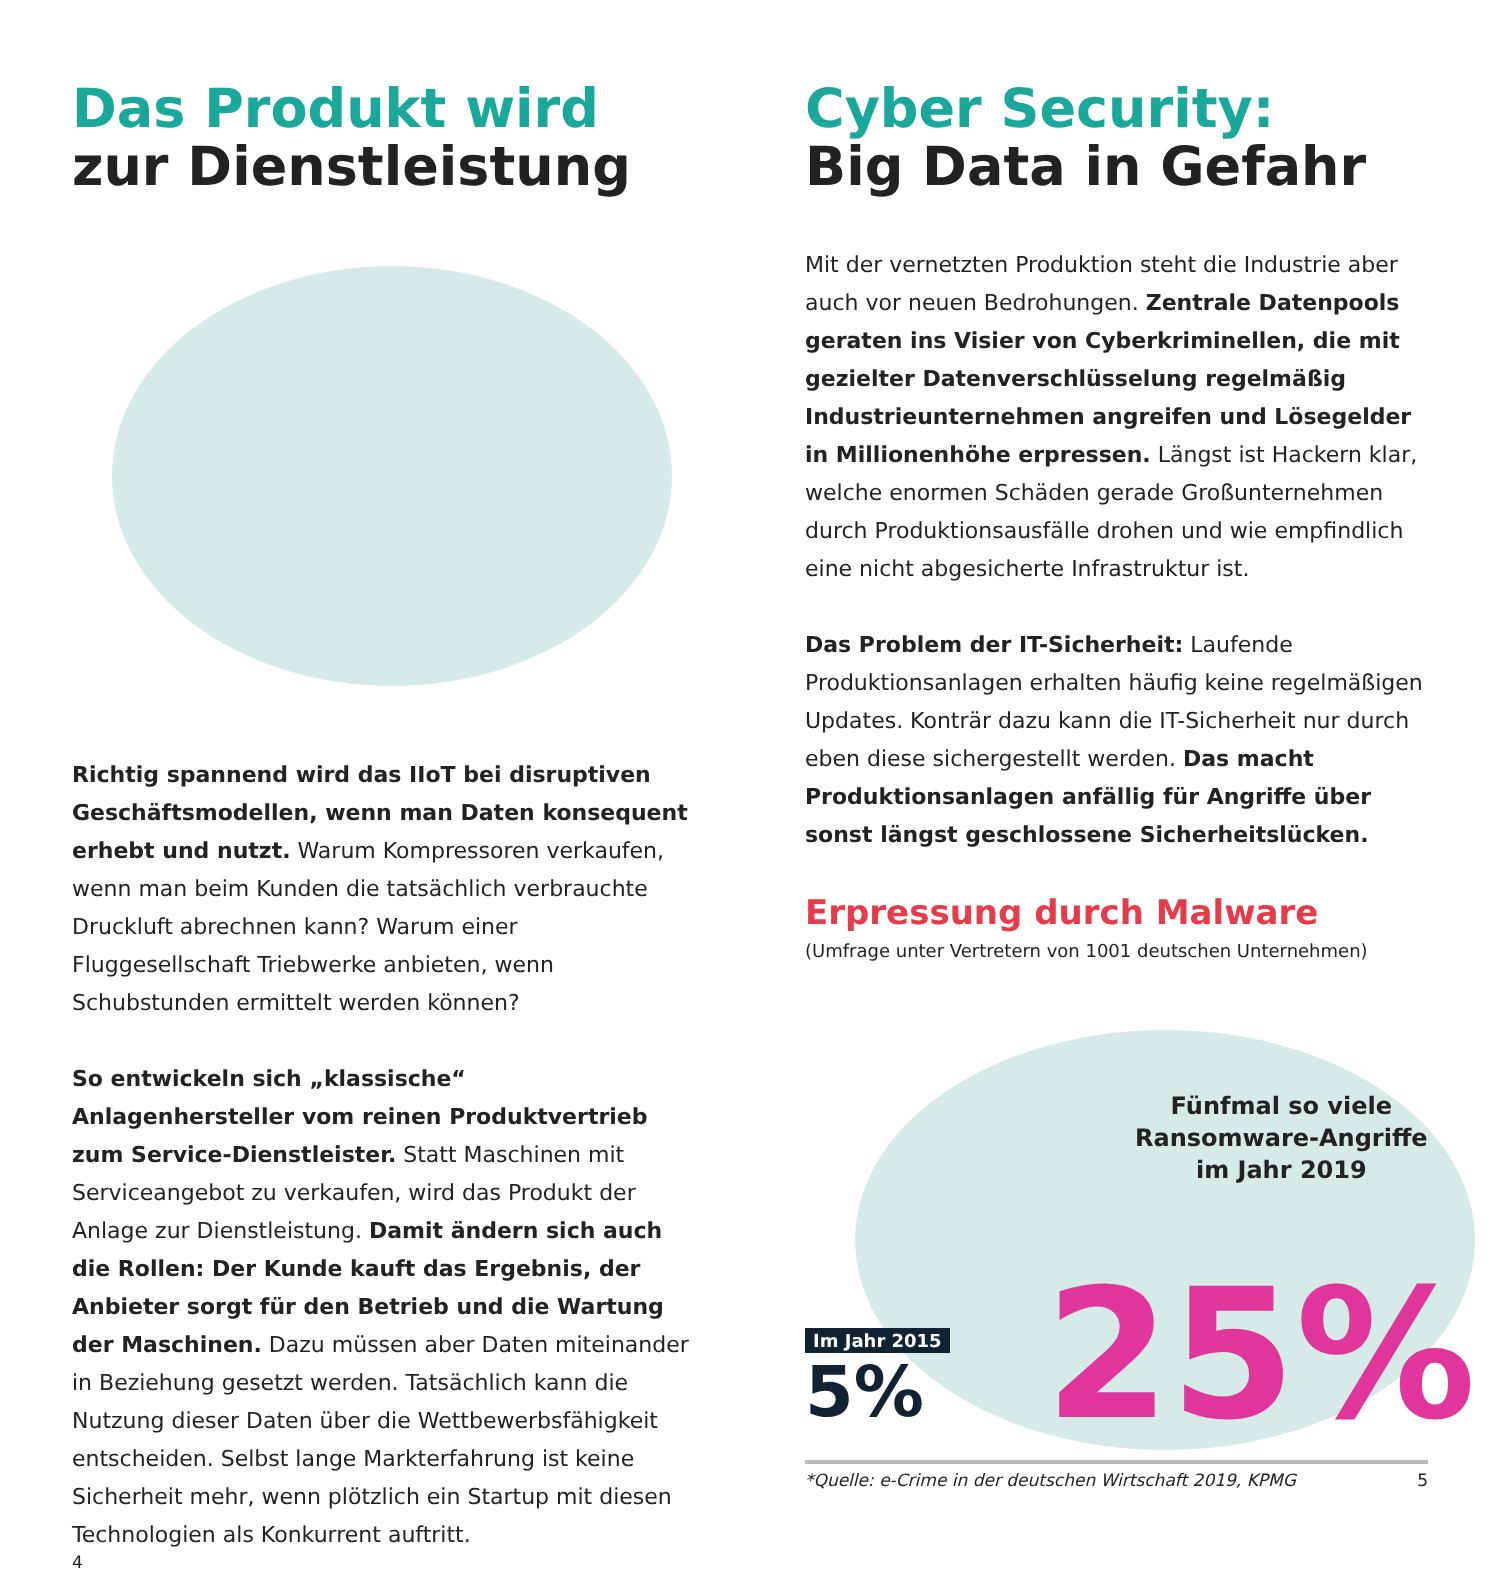Das Produkt wird
zur Dienstleistung
Richtig spannend wird das IIoT bei disruptiven Geschäftsmodellen, wenn man Daten konsequent erhebt und nutzt. Warum Kompressoren verkaufen, wenn man beim Kunden die tatsächlich verbrauchte Druckluft abrechnen kann? Warum einer Fluggesellschaft Triebwerke anbieten, wenn Schubstunden ermittelt werden können?
So entwickeln sich „klassische“ Anlagenhersteller vom reinen Produktvertrieb zum Service-Dienstleister. Statt Maschinen mit Serviceangebot zu verkaufen, wird das Produkt der Anlage zur Dienstleistung. Damit ändern sich auch die Rollen: Der Kunde kauft das Ergebnis, der Anbieter sorgt für den Betrieb und die Wartung der Maschinen. Dazu müssen aber Daten miteinander in Beziehung gesetzt werden. Tatsächlich kann die Nutzung dieser Daten über die Wettbewerbsfähigkeit entscheiden. Selbst lange Markterfahrung ist keine Sicherheit mehr, wenn plötzlich ein Startup mit diesen Technologien als Konkurrent auftritt.
4
Cyber Security:
Big Data in Gefahr
Mit der vernetzten Produktion steht die Industrie aber auch vor neuen Bedrohungen. Zentrale Datenpools geraten ins Visier von Cyberkriminellen, die mit gezielter Datenverschlüsselung regelmäßig Industrieunternehmen angreifen und Lösegelder in Millionenhöhe erpressen. Längst ist Hackern klar, welche enormen Schäden gerade Großunternehmen durch Produktionsausfälle drohen und wie empfindlich eine nicht abgesicherte Infrastruktur ist.
Das Problem der IT-Sicherheit: Laufende Produktionsanlagen erhalten häufig keine regelmäßigen Updates. Konträr dazu kann die IT-Sicherheit nur durch eben diese sichergestellt werden. Das macht Produktionsanlagen anfällig für Angriffe über sonst längst geschlossene Sicherheitslücken.
Erpressung durch Malware
(Umfrage unter Vertretern von 1001 deutschen Unternehmen)
Fünfmal so viele
Ransomware-Angriffe
im Jahr 2019
Im Jahr 2015
5%
25%
*Quelle: e-Crime in der deutschen Wirtschaft 2019, KPMG 5